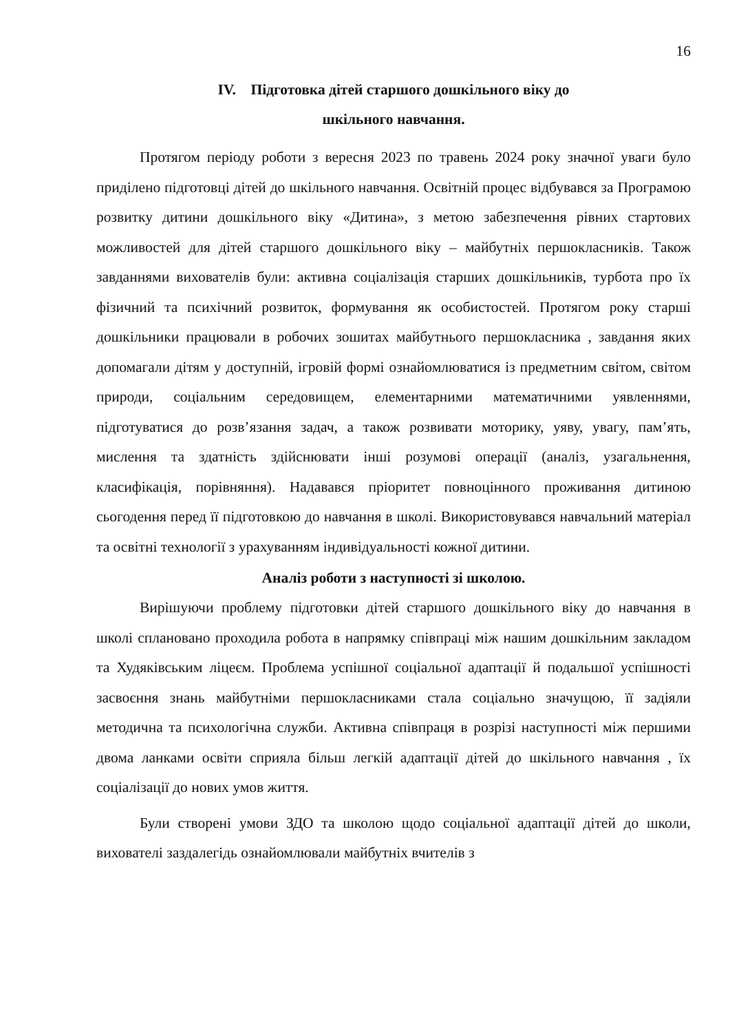16
IV. Підготовка дітей старшого дошкільного віку до
шкільного навчання.
Протягом періоду роботи з вересня 2023 по травень 2024 року значної уваги було приділено підготовці дітей до шкільного навчання. Освітній процес відбувався за Програмою розвитку дитини дошкільного віку «Дитина», з метою забезпечення рівних стартових можливостей для дітей старшого дошкільного віку – майбутніх першокласників. Також завданнями вихователів були: активна соціалізація старших дошкільників, турбота про їх фізичний та психічний розвиток, формування як особистостей. Протягом року старші дошкільники працювали в робочих зошитах майбутнього першокласника , завдання яких допомагали дітям у доступній, ігровій формі ознайомлюватися із предметним світом, світом природи, соціальним середовищем, елементарними математичними уявленнями, підготуватися до розв’язання задач, а також розвивати моторику, уяву, увагу, пам’ять, мислення та здатність здійснювати інші розумові операції (аналіз, узагальнення, класифікація, порівняння). Надавався пріоритет повноцінного проживання дитиною сьогодення перед її підготовкою до навчання в школі. Використовувався навчальний матеріал та освітні технології з урахуванням індивідуальності кожної дитини.
Аналіз роботи з наступності зі школою.
Вирішуючи проблему підготовки дітей старшого дошкільного віку до навчання в школі сплановано проходила робота в напрямку співпраці між нашим дошкільним закладом та Худяківським ліцеєм. Проблема успішної соціальної адаптації й подальшої успішності засвоєння знань майбутніми першокласниками стала соціально значущою, її задіяли методична та психологічна служби. Активна співпраця в розрізі наступності між першими двома ланками освіти сприяла більш легкій адаптації дітей до шкільного навчання , їх соціалізації до нових умов життя.
Були створені умови ЗДО та школою щодо соціальної адаптації дітей до школи, вихователі заздалегідь ознайомлювали майбутніх вчителів з